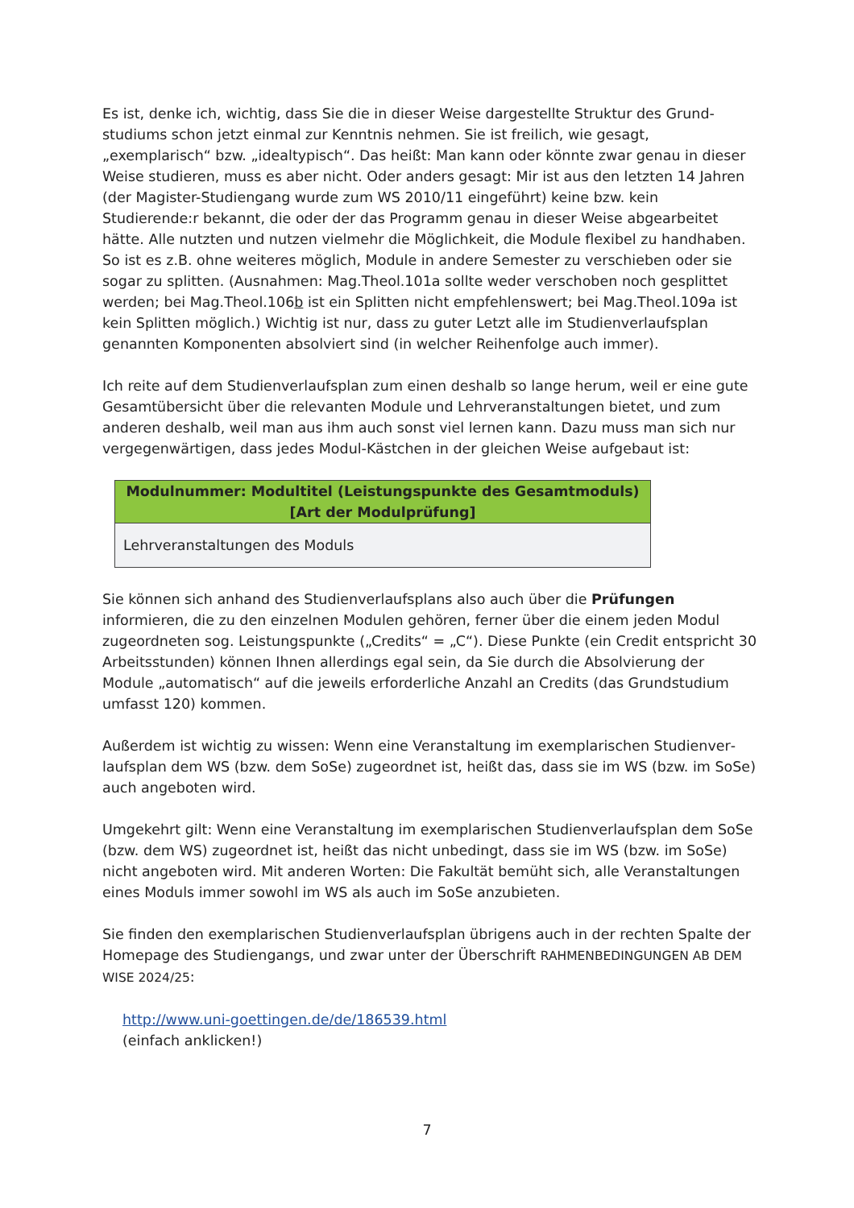Es ist, denke ich, wichtig, dass Sie die in dieser Weise dargestellte Struktur des Grund­studiums schon jetzt einmal zur Kenntnis nehmen. Sie ist freilich, wie gesagt, „exemplarisch“ bzw. „idealtypisch“. Das heißt: Man kann oder könnte zwar genau in dieser Weise studieren, muss es aber nicht. Oder anders gesagt: Mir ist aus den letzten 14 Jahren (der Magister-Studiengang wurde zum WS 2010/11 eingeführt) keine bzw. kein Studierende:r bekannt, die oder der das Programm genau in dieser Weise abgearbeitet hätte. Alle nutzten und nutzen vielmehr die Möglichkeit, die Module flexibel zu handhaben. So ist es z.B. ohne weiteres möglich, Module in andere Semester zu verschieben oder sie sogar zu splitten. (Ausnahmen: Mag.Theol.101a sollte weder verschoben noch gesplittet werden; bei Mag.Theol.106b ist ein Splitten nicht empfehlenswert; bei Mag.Theol.109a ist kein Splitten möglich.) Wichtig ist nur, dass zu guter Letzt alle im Studienverlaufsplan genannten Komponenten absolviert sind (in welcher Reihenfolge auch immer).
Ich reite auf dem Studienverlaufsplan zum einen deshalb so lange herum, weil er eine gute Gesamtübersicht über die relevanten Module und Lehrveranstaltungen bietet, und zum anderen deshalb, weil man aus ihm auch sonst viel lernen kann. Dazu muss man sich nur vergegenwärtigen, dass jedes Modul-Kästchen in der gleichen Weise aufgebaut ist:
| Modulnummer: Modultitel (Leistungspunkte des Gesamtmoduls) [Art der Modulprüfung] |
| --- |
| Lehrveranstaltungen des Moduls |
Sie können sich anhand des Studienverlaufsplans also auch über die Prüfungen informieren, die zu den einzelnen Modulen gehören, ferner über die einem jeden Modul zugeordneten sog. Leistungspunkte („Credits“ = „C“). Diese Punkte (ein Credit entspricht 30 Arbeits­stunden) können Ihnen allerdings egal sein, da Sie durch die Absolvierung der Module „automatisch“ auf die jeweils erforderliche Anzahl an Credits (das Grundstudium umfasst 120) kommen.
Außerdem ist wichtig zu wissen: Wenn eine Veranstaltung im exemplarischen Studienver­laufsplan dem WS (bzw. dem SoSe) zugeordnet ist, heißt das, dass sie im WS (bzw. im SoSe) auch angeboten wird.
Umgekehrt gilt: Wenn eine Veranstaltung im exemplarischen Studienverlaufsplan dem SoSe (bzw. dem WS) zugeordnet ist, heißt das nicht unbedingt, dass sie im WS (bzw. im SoSe) nicht angeboten wird. Mit anderen Worten: Die Fakultät bemüht sich, alle Veranstaltungen eines Moduls immer sowohl im WS als auch im SoSe anzubieten.
Sie finden den exemplarischen Studienverlaufsplan übrigens auch in der rechten Spalte der Homepage des Studiengangs, und zwar unter der Überschrift RAHMENBEDINGUNGEN AB DEM WISE 2024/25:
http://www.uni-goettingen.de/de/186539.html
(einfach anklicken!)
7